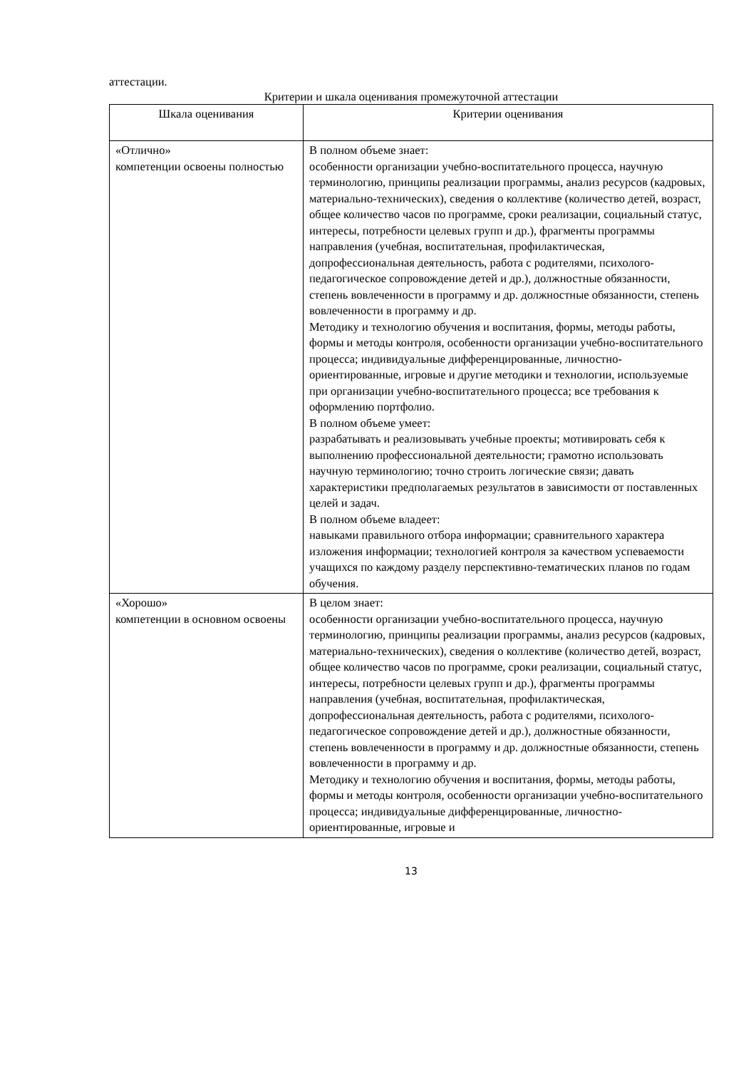аттестации.
Критерии и шкала оценивания промежуточной аттестации
| Шкала оценивания | Критерии оценивания |
| --- | --- |
| «Отлично» компетенции освоены полностью | В полном объеме знает: особенности организации учебно-воспитательного процесса, научную терминологию, принципы реализации программы, анализ ресурсов (кадровых, материально-технических), сведения о коллективе (количество детей, возраст, общее количество часов по программе, сроки реализации, социальный статус, интересы, потребности целевых групп и др.), фрагменты программы направления (учебная, воспитательная, профилактическая, допрофессиональная деятельность, работа с родителями, психолого-педагогическое сопровождение детей и др.), должностные обязанности, степень вовлеченности в программу и др. должностные обязанности, степень вовлеченности в программу и др. Методику и технологию обучения и воспитания, формы, методы работы, формы и методы контроля, особенности организации учебно-воспитательного процесса; индивидуальные дифференцированные, личностно-ориентированные, игровые и другие методики и технологии, используемые при организации учебно-воспитательного процесса; все требования к оформлению портфолио. В полном объеме умеет: разрабатывать и реализовывать учебные проекты; мотивировать себя к выполнению профессиональной деятельности; грамотно использовать научную терминологию; точно строить логические связи; давать характеристики предполагаемых результатов в зависимости от поставленных целей и задач. В полном объеме владеет: навыками правильного отбора информации; сравнительного характера изложения информации; технологией контроля за качеством успеваемости учащихся по каждому разделу перспективно-тематических планов по годам обучения. |
| «Хорошо» компетенции в основном освоены | В целом знает: особенности организации учебно-воспитательного процесса, научную терминологию, принципы реализации программы, анализ ресурсов (кадровых, материально-технических), сведения о коллективе (количество детей, возраст, общее количество часов по программе, сроки реализации, социальный статус, интересы, потребности целевых групп и др.), фрагменты программы направления (учебная, воспитательная, профилактическая, допрофессиональная деятельность, работа с родителями, психолого-педагогическое сопровождение детей и др.), должностные обязанности, степень вовлеченности в программу и др. должностные обязанности, степень вовлеченности в программу и др. Методику и технологию обучения и воспитания, формы, методы работы, формы и методы контроля, особенности организации учебно-воспитательного процесса; индивидуальные дифференцированные, личностно-ориентированные, игровые и |
13